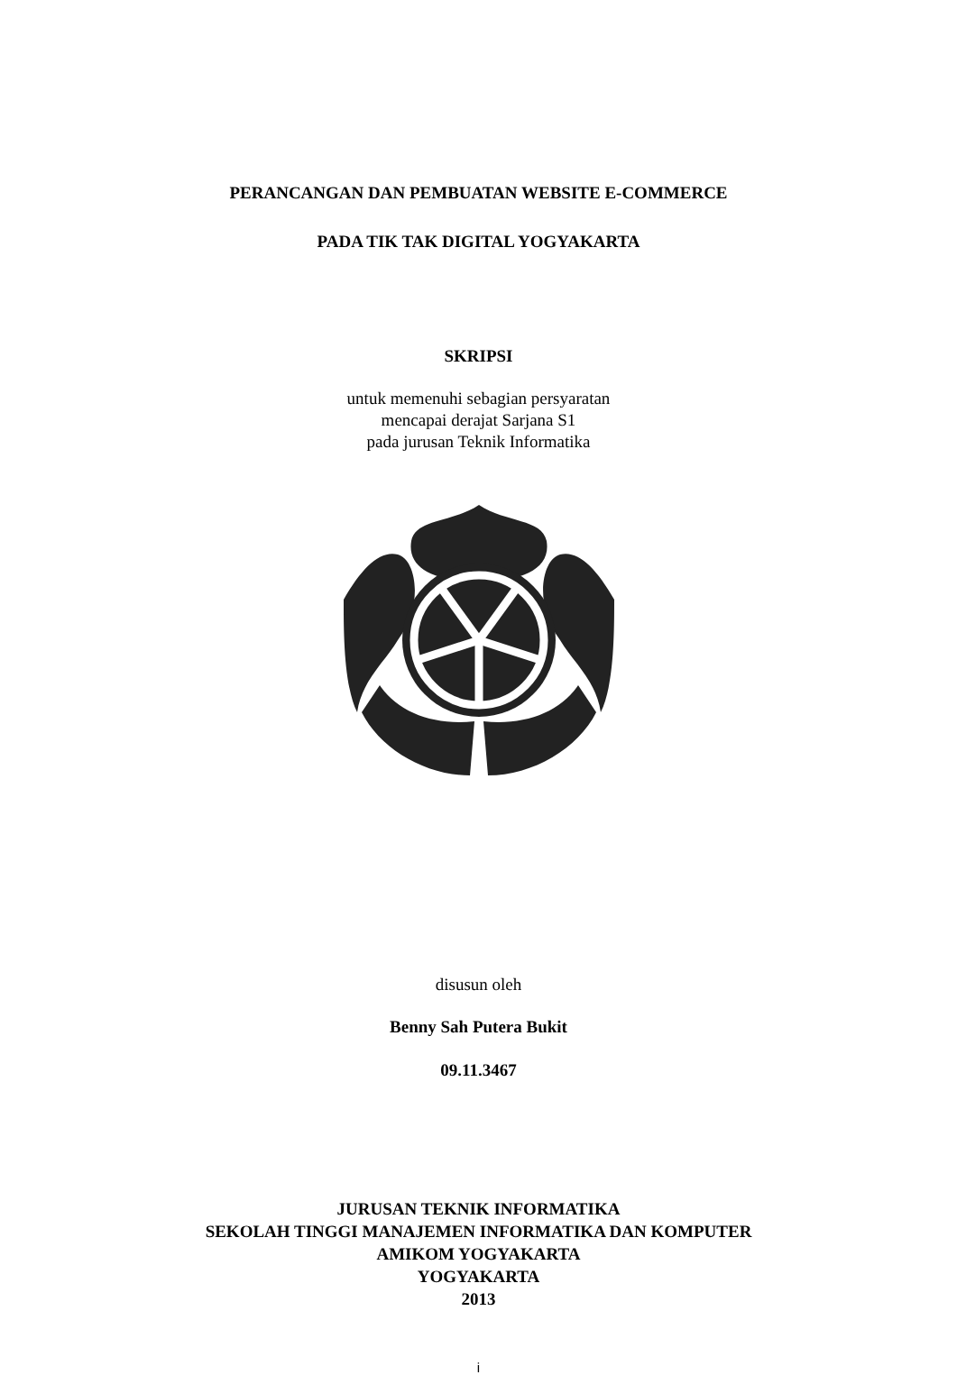PERANCANGAN DAN PEMBUATAN WEBSITE E-COMMERCE
PADA TIK TAK DIGITAL YOGYAKARTA
SKRIPSI
untuk memenuhi sebagian persyaratan
mencapai derajat Sarjana S1
pada jurusan Teknik Informatika
disusun oleh
Benny Sah Putera Bukit
09.11.3467
JURUSAN TEKNIK INFORMATIKA
SEKOLAH TINGGI MANAJEMEN INFORMATIKA DAN KOMPUTER
AMIKOM YOGYAKARTA
YOGYAKARTA
2013
i